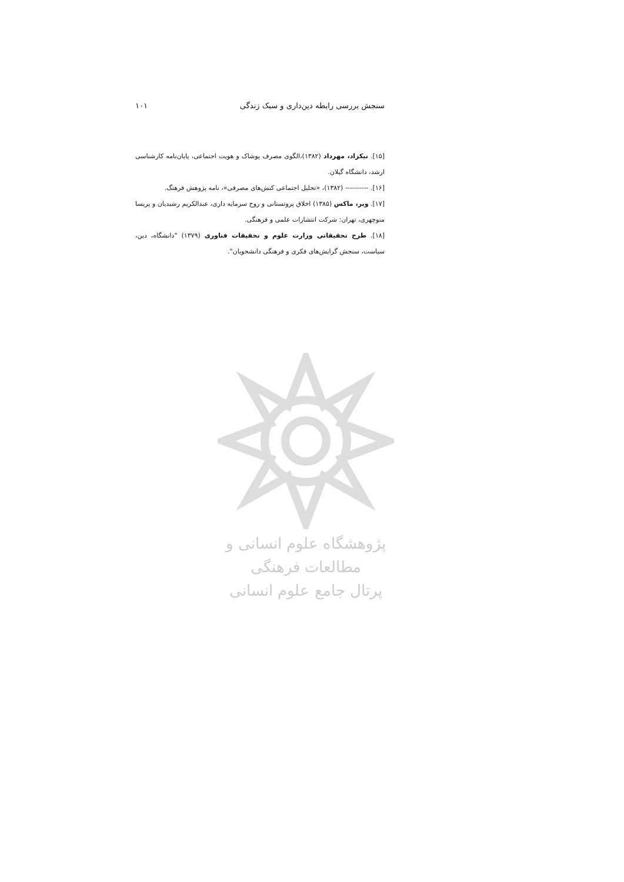سنجش بررسی رابطه دین‌داری و سبک زندگی ۱۰۱
[۱۵]. نیکزاد، مهرداد (۱۳۸۲)،الگوی مصرف پوشاک و هویت اجتماعی، پایان‌نامه کارشناسی ارشد، دانشگاه گیلان.
[۱۶]. ---------- (۱۳۸۲)، «تحلیل اجتماعی کنش‌های مصرفی»، نامه پژوهش فرهنگ.
[۱۷]. وبر، ماکس (۱۳۸۵) اخلاق پروتستانی و روح سرمایه داری، عبدالکریم رشیدیان و پریسا منوچهری، تهران: شرکت انتشارات علمی و فرهنگی.
[۱۸]. طرح تحقیقاتی وزارت علوم و تحقیقات فناوری (۱۳۷۹) "دانشگاه، دین، سیاست، سنجش گرایش‌های فکری و فرهنگی دانشجویان".
پژوهشگاه علوم انسانی و مطالعات فرهنگی
پرتال جامع علوم انسانی